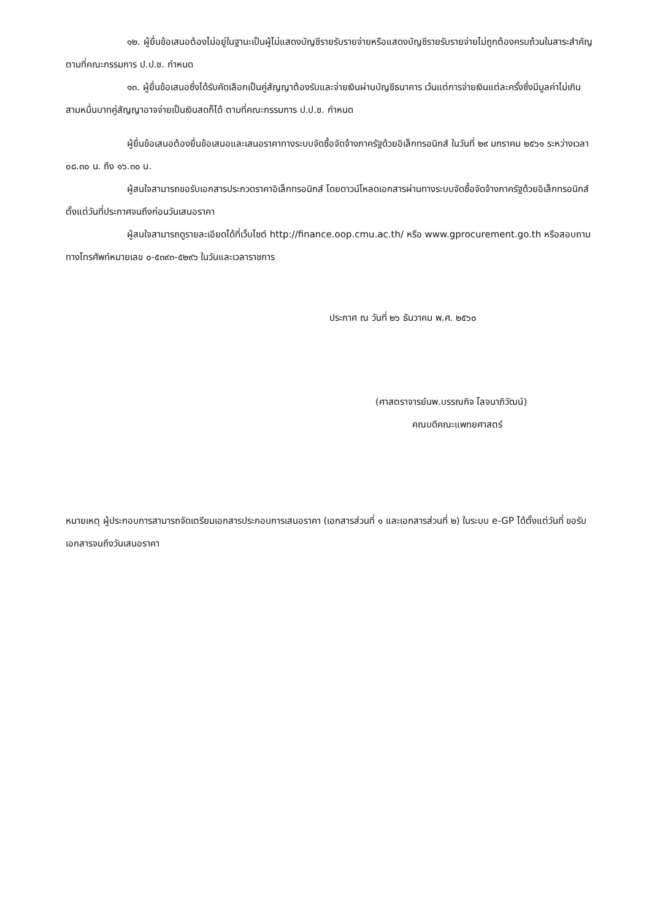๑๒. ผู้ยื่นข้อเสนอต้องไม่อยู่ในฐานะเป็นผู้ไม่แสดงบัญชีรายรับรายจ่ายหรือแสดงบัญชีรายรับรายจ่ายไม่ถูกต้องครบถ้วนในสาระสำคัญ ตามที่คณะกรรมการ ป.ป.ช. กำหนด
๑๓. ผู้ยื่นข้อเสนอซึ่งได้รับคัดเลือกเป็นคู่สัญญาต้องรับและจ่ายเงินผ่านบัญชีธนาคาร เว้นแต่การจ่ายเงินแต่ละครั้งซึ่งมีมูลค่าไม่เกินสามหมื่นบาทคู่สัญญาอาจจ่ายเป็นเงินสดก็ได้ ตามที่คณะกรรมการ ป.ป.ช. กำหนด
ผู้ยื่นข้อเสนอต้องยื่นข้อเสนอและเสนอราคาทางระบบจัดซื้อจัดจ้างภาครัฐด้วยอิเล็กทรอนิกส์ ในวันที่ ๒๙ มกราคม ๒๕๖๑ ระหว่างเวลา ๐๘.๓๐ น. ถึง ๑๖.๓๐ น.
ผู้สนใจสามารถขอรับเอกสารประกวดราคาอิเล็กทรอนิกส์ โดยดาวน์โหลดเอกสารผ่านทางระบบจัดซื้อจัดจ้างภาครัฐด้วยอิเล็กทรอนิกส์ตั้งแต่วันที่ประกาศจนถึงก่อนวันเสนอราคา
ผู้สนใจสามารถดูรายละเอียดได้ที่เว็บไซต์ http://finance.oop.cmu.ac.th/ หรือ www.gprocurement.go.th หรือสอบถามทางโทรศัพท์หมายเลข ๐-๕๓๙๓-๕๒๙๖ ในวันและเวลาราชการ
ประกาศ ณ วันที่ ๒๖ ธันวาคม พ.ศ. ๒๕๖๐
(ศาสตราจารย์นพ.บรรณกิจ โลจนาภิวัฒน์)
คณบดีคณะแพทยศาสตร์
หมายเหตุ ผู้ประกอบการสามารถจัดเตรียมเอกสารประกอบการเสนอราคา (เอกสารส่วนที่ ๑ และเอกสารส่วนที่ ๒) ในระบบ e-GP ได้ตั้งแต่วันที่ ขอรับเอกสารจนถึงวันเสนอราคา